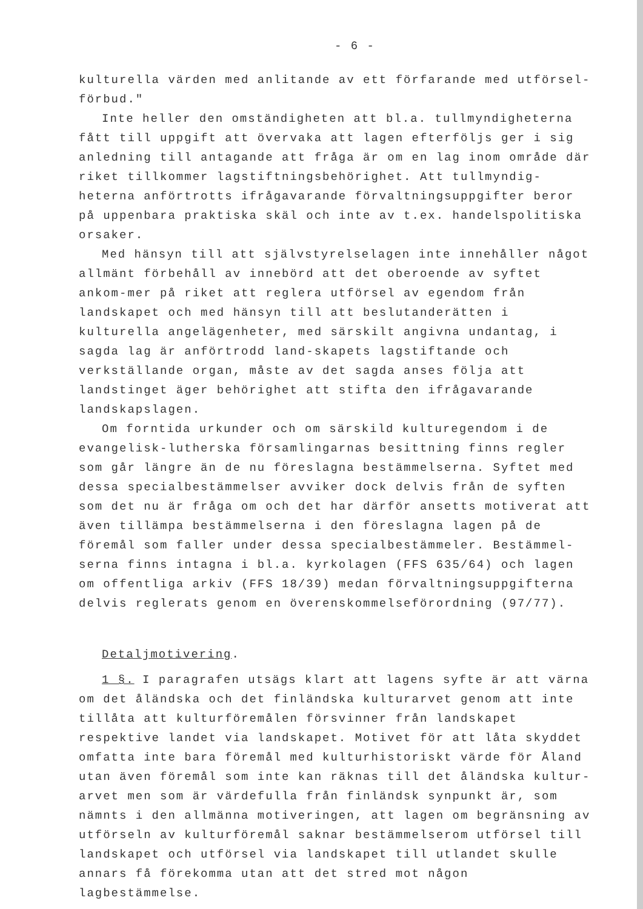- 6 -
kulturella värden med anlitande av ett förfarande med utförsel-
förbud."
Inte heller den omständigheten att bl.a. tullmyndigheterna fått till uppgift att övervaka att lagen efterföljs ger i sig anledning till antagande att fråga är om en lag inom område där riket tillkommer lagstiftningsbehörighet. Att tullmyndig-heterna anförtrotts ifrågavarande förvaltningsuppgifter beror på uppenbara praktiska skäl och inte av t.ex. handelspolitiska orsaker.
Med hänsyn till att självstyrelselagen inte innehåller något allmänt förbehåll av innebörd att det oberoende av syftet ankom-mer på riket att reglera utförsel av egendom från landskapet och med hänsyn till att beslutanderätten i kulturella angelägenheter, med särskilt angivna undantag, i sagda lag är anförtrodd land-skapets lagstiftande och verkställande organ, måste av det sagda anses följa att landstinget äger behörighet att stifta den ifrågavarande landskapslagen.
Om forntida urkunder och om särskild kulturegendom i de evangelisk-lutherska församlingarnas besittning finns regler som går längre än de nu föreslagna bestämmelserna. Syftet med dessa specialbestämmelser avviker dock delvis från de syften som det nu är fråga om och det har därför ansetts motiverat att även tillämpa bestämmelserna i den föreslagna lagen på de föremål som faller under dessa specialbestämmeler. Bestämmel-serna finns intagna i bl.a. kyrkolagen (FFS 635/64) och lagen om offentliga arkiv (FFS 18/39) medan förvaltningsuppgifterna delvis reglerats genom en överenskommelseförordning (97/77).
Detaljmotivering.
1 §. I paragrafen utsägs klart att lagens syfte är att värna om det åländska och det finländska kulturarvet genom att inte tillåta att kulturföremålen försvinner från landskapet respektive landet via landskapet. Motivet för att låta skyddet omfatta inte bara föremål med kulturhistoriskt värde för Åland utan även föremål som inte kan räknas till det åländska kultur-arvet men som är värdefulla från finländsk synpunkt är, som nämnts i den allmänna motiveringen, att lagen om begränsning av utförseln av kulturföremål saknar bestämmelserom utförsel till landskapet och utförsel via landskapet till utlandet skulle annars få förekomma utan att det stred mot någon lagbestämmelse.